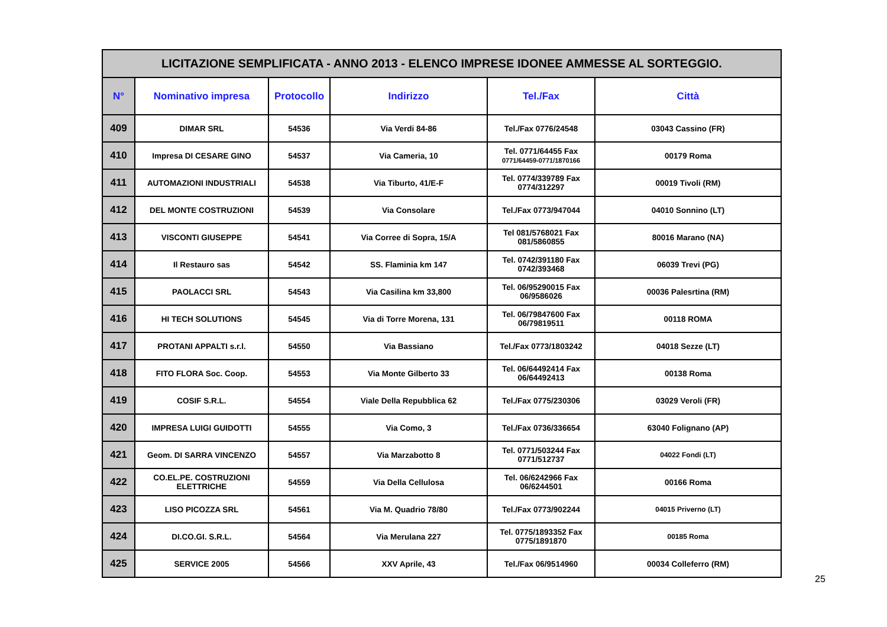| LICITAZIONE SEMPLIFICATA - ANNO 2013 - ELENCO IMPRESE IDONEE AMMESSE AL SORTEGGIO. | | | | | |
| --- | --- | --- | --- | --- | --- |
| N° | Nominativo impresa | Protocollo | Indirizzo | Tel./Fax | Città |
| 409 | DIMAR SRL | 54536 | Via Verdi 84-86 | Tel./Fax 0776/24548 | 03043 Cassino (FR) |
| 410 | Impresa DI CESARE GINO | 54537 | Via Cameria, 10 | Tel. 0771/64455 Fax 0771/64459-0771/1870166 | 00179 Roma |
| 411 | AUTOMAZIONI INDUSTRIALI | 54538 | Via Tiburto, 41/E-F | Tel. 0774/339789 Fax 0774/312297 | 00019 Tivoli (RM) |
| 412 | DEL MONTE COSTRUZIONI | 54539 | Via Consolare | Tel./Fax 0773/947044 | 04010 Sonnino (LT) |
| 413 | VISCONTI GIUSEPPE | 54541 | Via Corree di Sopra, 15/A | Tel 081/5768021 Fax 081/5860855 | 80016 Marano (NA) |
| 414 | Il Restauro sas | 54542 | SS. Flaminia km 147 | Tel. 0742/391180 Fax 0742/393468 | 06039 Trevi (PG) |
| 415 | PAOLACCI SRL | 54543 | Via Casilina km 33,800 | Tel. 06/95290015 Fax 06/9586026 | 00036 Palesrtina (RM) |
| 416 | HI TECH SOLUTIONS | 54545 | Via di Torre Morena, 131 | Tel. 06/79847600 Fax 06/79819511 | 00118 ROMA |
| 417 | PROTANI APPALTI s.r.l. | 54550 | Via Bassiano | Tel./Fax 0773/1803242 | 04018 Sezze (LT) |
| 418 | FITO FLORA Soc. Coop. | 54553 | Via Monte Gilberto 33 | Tel. 06/64492414 Fax 06/64492413 | 00138 Roma |
| 419 | COSIF S.R.L. | 54554 | Viale Della Repubblica 62 | Tel./Fax 0775/230306 | 03029 Veroli (FR) |
| 420 | IMPRESA LUIGI GUIDOTTI | 54555 | Via Como, 3 | Tel./Fax 0736/336654 | 63040 Folignano (AP) |
| 421 | Geom. DI SARRA VINCENZO | 54557 | Via Marzabotto 8 | Tel. 0771/503244 Fax 0771/512737 | 04022 Fondi (LT) |
| 422 | CO.EL.PE. COSTRUZIONI ELETTRICHE | 54559 | Via Della Cellulosa | Tel. 06/6242966 Fax 06/6244501 | 00166 Roma |
| 423 | LISO PICOZZA SRL | 54561 | Via M. Quadrio 78/80 | Tel./Fax 0773/902244 | 04015 Priverno (LT) |
| 424 | DI.CO.GI. S.R.L. | 54564 | Via Merulana 227 | Tel. 0775/1893352 Fax 0775/1891870 | 00185 Roma |
| 425 | SERVICE 2005 | 54566 | XXV Aprile, 43 | Tel./Fax 06/9514960 | 00034 Colleferro (RM) |
25